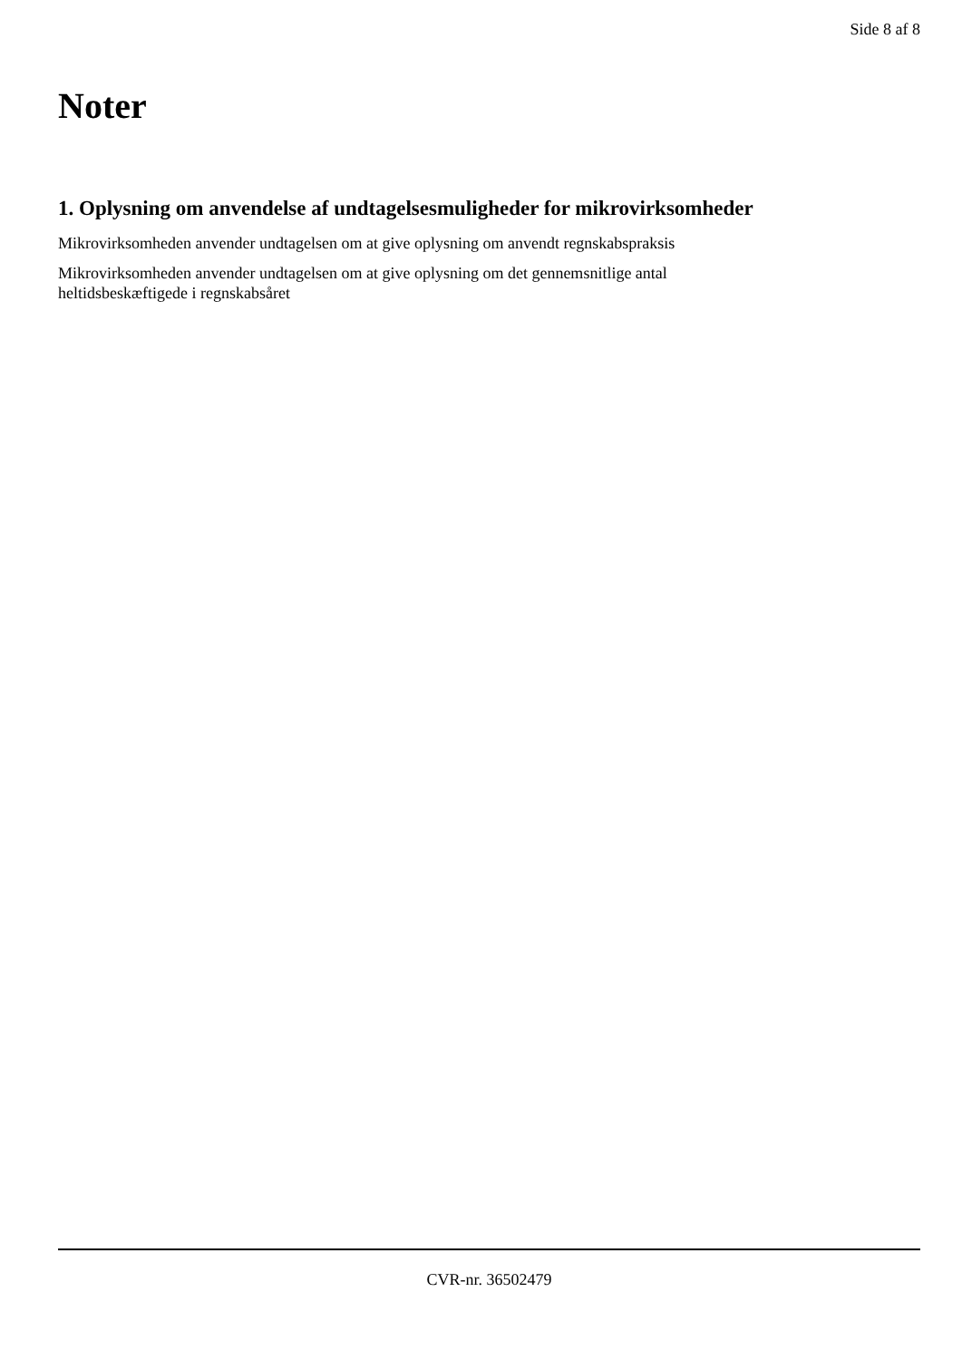Side 8 af 8
Noter
1. Oplysning om anvendelse af undtagelsesmuligheder for mikrovirksomheder
Mikrovirksomheden anvender undtagelsen om at give oplysning om anvendt regnskabspraksis
Mikrovirksomheden anvender undtagelsen om at give oplysning om det gennemsnitlige antal
heltidsbeskæftigede i regnskabsåret
CVR-nr. 36502479